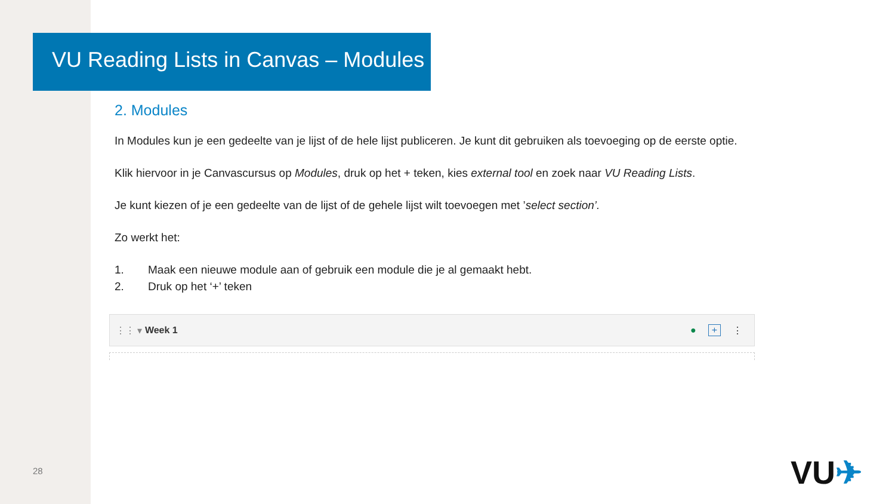VU Reading Lists in Canvas – Modules
2. Modules
In Modules kun je een gedeelte van je lijst of de hele lijst publiceren. Je kunt dit gebruiken als toevoeging op de eerste optie.
Klik hiervoor in je Canvascursus op Modules, druk op het + teken, kies external tool en zoek naar VU Reading Lists.
Je kunt kiezen of je een gedeelte van de lijst of de gehele lijst wilt toevoegen met ’select section’.
Zo werkt het:
1. Maak een nieuwe module aan of gebruik een module die je al gemaakt hebt.
2. Druk op het ‘+’ teken
⋮⋮ ▾ Week 1 ● + ⋮
28 VU✈